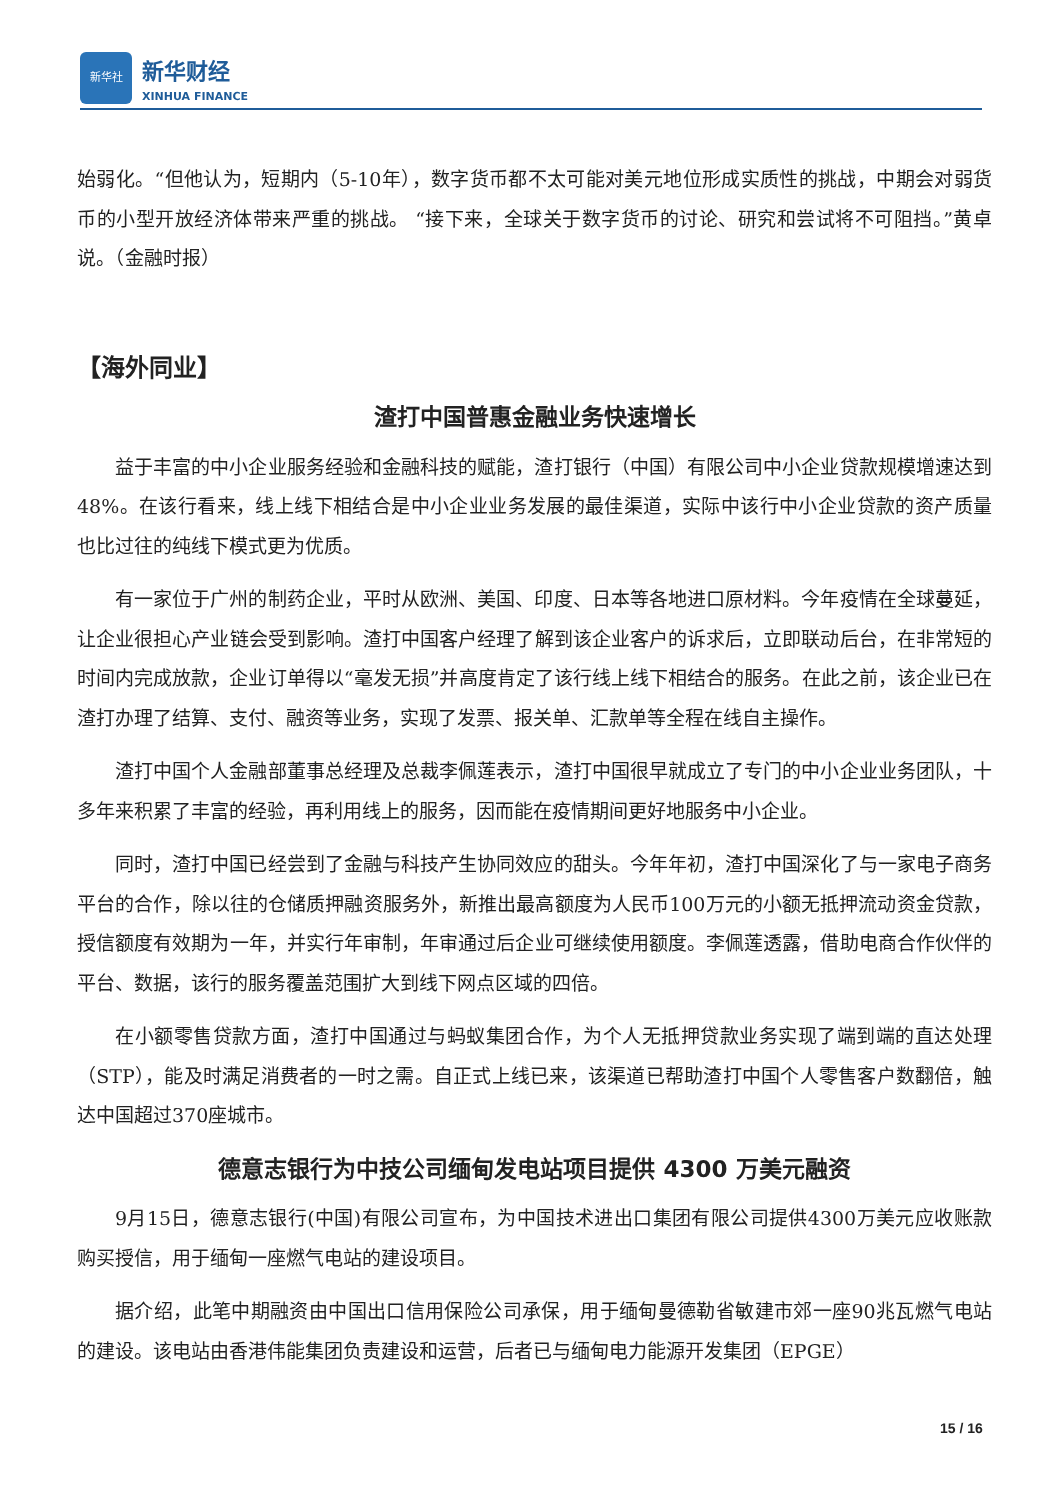新华社
新华财经
XINHUA FINANCE
始弱化。“但他认为，短期内（5-10年），数字货币都不太可能对美元地位形成实质性的挑战，中期会对弱货币的小型开放经济体带来严重的挑战。 “接下来，全球关于数字货币的讨论、研究和尝试将不可阻挡。”黄卓说。（金融时报）
【海外同业】
渣打中国普惠金融业务快速增长
益于丰富的中小企业服务经验和金融科技的赋能，渣打银行（中国）有限公司中小企业贷款规模增速达到48%。在该行看来，线上线下相结合是中小企业业务发展的最佳渠道，实际中该行中小企业贷款的资产质量也比过往的纯线下模式更为优质。
有一家位于广州的制药企业，平时从欧洲、美国、印度、日本等各地进口原材料。今年疫情在全球蔓延，让企业很担心产业链会受到影响。渣打中国客户经理了解到该企业客户的诉求后，立即联动后台，在非常短的时间内完成放款，企业订单得以“毫发无损”并高度肯定了该行线上线下相结合的服务。在此之前，该企业已在渣打办理了结算、支付、融资等业务，实现了发票、报关单、汇款单等全程在线自主操作。
渣打中国个人金融部董事总经理及总裁李佩莲表示，渣打中国很早就成立了专门的中小企业业务团队，十多年来积累了丰富的经验，再利用线上的服务，因而能在疫情期间更好地服务中小企业。
同时，渣打中国已经尝到了金融与科技产生协同效应的甜头。今年年初，渣打中国深化了与一家电子商务平台的合作，除以往的仓储质押融资服务外，新推出最高额度为人民币100万元的小额无抵押流动资金贷款，授信额度有效期为一年，并实行年审制，年审通过后企业可继续使用额度。李佩莲透露，借助电商合作伙伴的平台、数据，该行的服务覆盖范围扩大到线下网点区域的四倍。
在小额零售贷款方面，渣打中国通过与蚂蚁集团合作，为个人无抵押贷款业务实现了端到端的直达处理（STP），能及时满足消费者的一时之需。自正式上线已来，该渠道已帮助渣打中国个人零售客户数翻倍，触达中国超过370座城市。
德意志银行为中技公司缅甸发电站项目提供 4300 万美元融资
9月15日，德意志银行(中国)有限公司宣布，为中国技术进出口集团有限公司提供4300万美元应收账款购买授信，用于缅甸一座燃气电站的建设项目。
据介绍，此笔中期融资由中国出口信用保险公司承保，用于缅甸曼德勒省敏建市郊一座90兆瓦燃气电站的建设。该电站由香港伟能集团负责建设和运营，后者已与缅甸电力能源开发集团（EPGE）
15 / 16